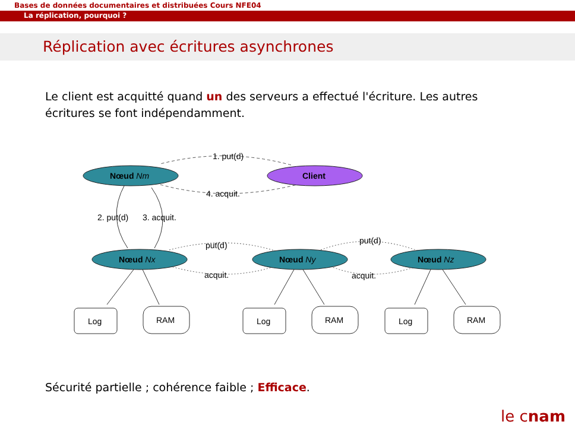Bases de données documentaires et distribuées Cours NFE04
La réplication, pourquoi ?
Réplication avec écritures asynchrones
Le client est acquitté quand un des serveurs a effectué l'écriture. Les autres écritures se font indépendamment.
Nœud Nm
Client
1. put(d)
4. acquit.
2. put(d)
3. acquit.
Nœud Nx
Nœud Ny
Nœud Nz
put(d)
acquit.
put(d)
acquit.
Log
RAM
Log
RAM
Log
RAM
Sécurité partielle ; cohérence faible ; Efficace.
le cnam